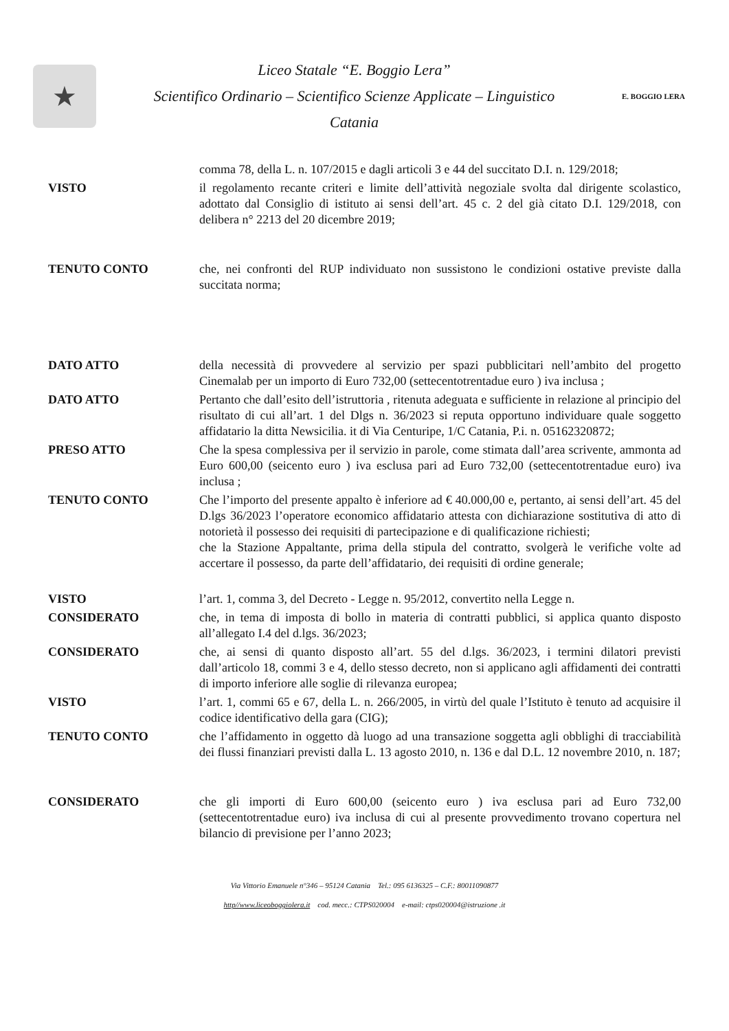★
Liceo Statale “E. Boggio Lera”
Scientifico Ordinario – Scientifico Scienze Applicate – Linguistico
Catania
E. BOGGIO LERA
comma 78, della L. n. 107/2015 e dagli articoli 3 e 44 del succitato D.I. n. 129/2018;
VISTO il regolamento recante criteri e limite dell’attività negoziale svolta dal dirigente scolastico, adottato dal Consiglio di istituto ai sensi dell’art. 45 c. 2 del già citato D.I. 129/2018, con delibera n° 2213 del 20 dicembre 2019;
TENUTO CONTO che, nei confronti del RUP individuato non sussistono le condizioni ostative previste dalla succitata norma;
DATO ATTO della necessità di provvedere al servizio per spazi pubblicitari nell’ambito del progetto Cinemalab per un importo di Euro 732,00 (settecentotrentadue euro ) iva inclusa ;
DATO ATTO Pertanto che dall’esito dell’istruttoria , ritenuta adeguata e sufficiente in relazione al principio del risultato di cui all’art. 1 del Dlgs n. 36/2023 si reputa opportuno individuare quale soggetto affidatario la ditta Newsicilia. it di Via Centuripe, 1/C Catania, P.i. n. 05162320872;
PRESO ATTO Che la spesa complessiva per il servizio in parole, come stimata dall’area scrivente, ammonta ad Euro 600,00 (seicento euro ) iva esclusa pari ad Euro 732,00 (settecentotrentadue euro) iva inclusa ;
TENUTO CONTO Che l’importo del presente appalto è inferiore ad € 40.000,00 e, pertanto, ai sensi dell’art. 45 del D.lgs 36/2023 l’operatore economico affidatario attesta con dichiarazione sostitutiva di atto di notorietà il possesso dei requisiti di partecipazione e di qualificazione richiesti;
che la Stazione Appaltante, prima della stipula del contratto, svolgerà le verifiche volte ad accertare il possesso, da parte dell’affidatario, dei requisiti di ordine generale;
VISTO l’art. 1, comma 3, del Decreto - Legge n. 95/2012, convertito nella Legge n.
CONSIDERATO che, in tema di imposta di bollo in materia di contratti pubblici, si applica quanto disposto all’allegato I.4 del d.lgs. 36/2023;
CONSIDERATO che, ai sensi di quanto disposto all’art. 55 del d.lgs. 36/2023, i termini dilatori previsti dall’articolo 18, commi 3 e 4, dello stesso decreto, non si applicano agli affidamenti dei contratti di importo inferiore alle soglie di rilevanza europea;
VISTO l’art. 1, commi 65 e 67, della L. n. 266/2005, in virtù del quale l’Istituto è tenuto ad acquisire il codice identificativo della gara (CIG);
TENUTO CONTO che l’affidamento in oggetto dà luogo ad una transazione soggetta agli obblighi di tracciabilità dei flussi finanziari previsti dalla L. 13 agosto 2010, n. 136 e dal D.L. 12 novembre 2010, n. 187;
CONSIDERATO che gli importi di Euro 600,00 (seicento euro ) iva esclusa pari ad Euro 732,00 (settecentotrentadue euro) iva inclusa di cui al presente provvedimento trovano copertura nel bilancio di previsione per l’anno 2023;
Via Vittorio Emanuele n°346 – 95124 Catania Tel.: 095 6136325 – C.F.: 80011090877
http//www.liceoboggiolera.it cod. mecc.: CTPS020004 e-mail: ctps020004@istruzione .it